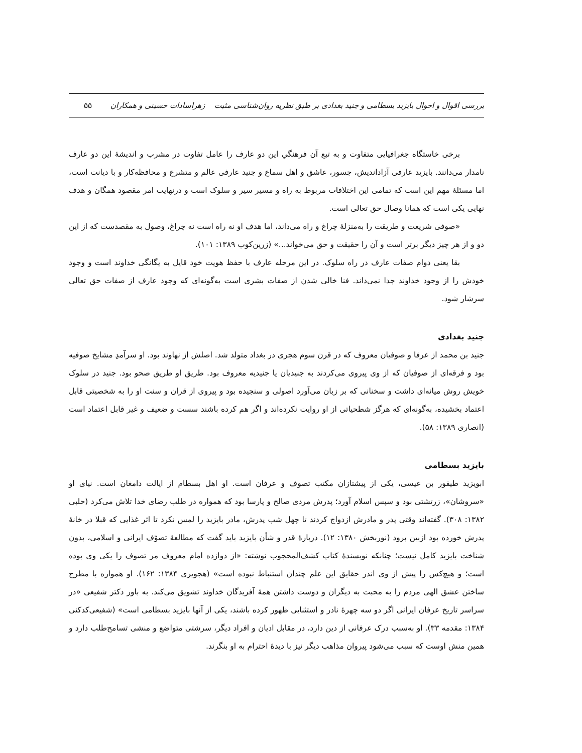بررسی اقوال و احوال بایزید بسطامی و جنید بغدادی بر طبق نظریه روان‌شناسی مثبت زهراسادات حسینی و همکاران ۵۵
برخی خاستگاه جغرافیایی متفاوت و به تبع آن فرهنگیِ این دو عارف را عامل تفاوت در مشرب و اندیشهٔ این دو عارف نامدار می‌دانند. بایزید عارفی آزاداندیش، جسور، عاشق و اهل سماع و جنید عارفی عالم و متشرع و محافظه‌کار و با دیانت است، اما مسئلهٔ مهم این است که تمامی این اختلافات مربوط به راه و مسیر سیر و سلوک است و درنهایت امر مقصود همگان و هدف نهایی یکی است که همانا وصال حق تعالی است.
«صوفی شریعت و طریقت را به‌منزلهٔ چراغ و راه می‌داند، اما هدف او نه راه است نه چراغ، وصول به مقصدست که از این دو و از هر چیز دیگر برتر است و آن را حقیقت و حق می‌خواند...» (زرین‌کوب ۱۳۸۹: ۱۰۱).
بقا یعنی دوام صفات عارف در راه سلوک. در این مرحله عارف با حفظ هویت خود قایل به یگانگی خداوند است و وجود خودش را از وجود خداوند جدا نمی‌داند. فنا خالی شدن از صفات بشری است به‌گونه‌ای که وجود عارف از صفات حق تعالی سرشار شود.
جنید بغدادی
جنید بن محمد از عرفا و صوفیان معروف که در قرن سوم هجری در بغداد متولد شد. اصلش از نهاوند بود. او سرآمدِ مشایخ صوفیه بود و فرقه‌ای از صوفیان که از وی پیروی می‌کردند به جنیدیان یا جنیدیه معروف بود. طریق او طریق صحو بود. جنید در سلوک خویش روش میانه‌ای داشت و سخنانی که بر زبان می‌آورد اصولی و سنجیده بود و پیروی از قران و سنت او را به شخصیتی قابل اعتماد بخشیده، به‌گونه‌ای که هرگز شطحیاتی از او روایت نکرده‌اند و اگر هم کرده باشند سست و ضعیف و غیر قابل اعتماد است (انصاری ۱۳۸۹: ۵۸).
بایزید بسطامی
ابویزید طیفور بن عیسی، یکی از پیشتازان مکتب تصوف و عرفان است. او اهل بسطام از ایالت دامغان است. نیای او «سروشان»، زرتشتی بود و سپس اسلام آورد؛ پدرش مردی صالح و پارسا بود که همواره در طلب رضای خدا تلاش می‌کرد (حلبی ۱۳۸۲: ۳۰۸). گفته‌اند وقتی پدر و مادرش ازدواج کردند تا چهل شب پدرش، مادر بایزید را لمس نکرد تا اثر غذایی که قبلا در خانهٔ پدرش خورده بود ازبین برود (نوربخش ۱۳۸۰: ۱۲). دربارهٔ قدر و شأن بایزید باید گفت که مطالعهٔ تصوّف ایرانی و اسلامی، بدون شناخت بایزید کامل نیست؛ چنانکه نویسندهٔ کتاب کشف‌المحجوب نوشته: «از دوازده امام معروف مر تصوف را یکی وی بوده است؛ و هیچ‌کس را پیش از وی اندر حقایق این علم چندان استنباط نبوده است» (هجویری ۱۳۸۴: ۱۶۲). او همواره با مطرح ساختن عشق الهی مردم را به محبت به دیگران و دوست داشتن همهٔ آفریدگان خداوند تشویق می‌کند. به باور دکتر شفیعی «در سراسر تاریخ عرفان ایرانی اگر دو سه چهرهٔ نادر و استثنایی ظهور کرده باشند، یکی از آنها بایزید بسطامی است» (شفیعی‌کدکنی ۱۳۸۴: مقدمه ۳۳). او به‌سبب درک عرفانی از دین دارد، در مقابل ادیان و افراد دیگر، سرشتی متواضع و منشی تسامح‌طلب دارد و همین منش اوست که سبب می‌شود پیروان مذاهب دیگر نیز با دیدهٔ احترام به او بنگرند.